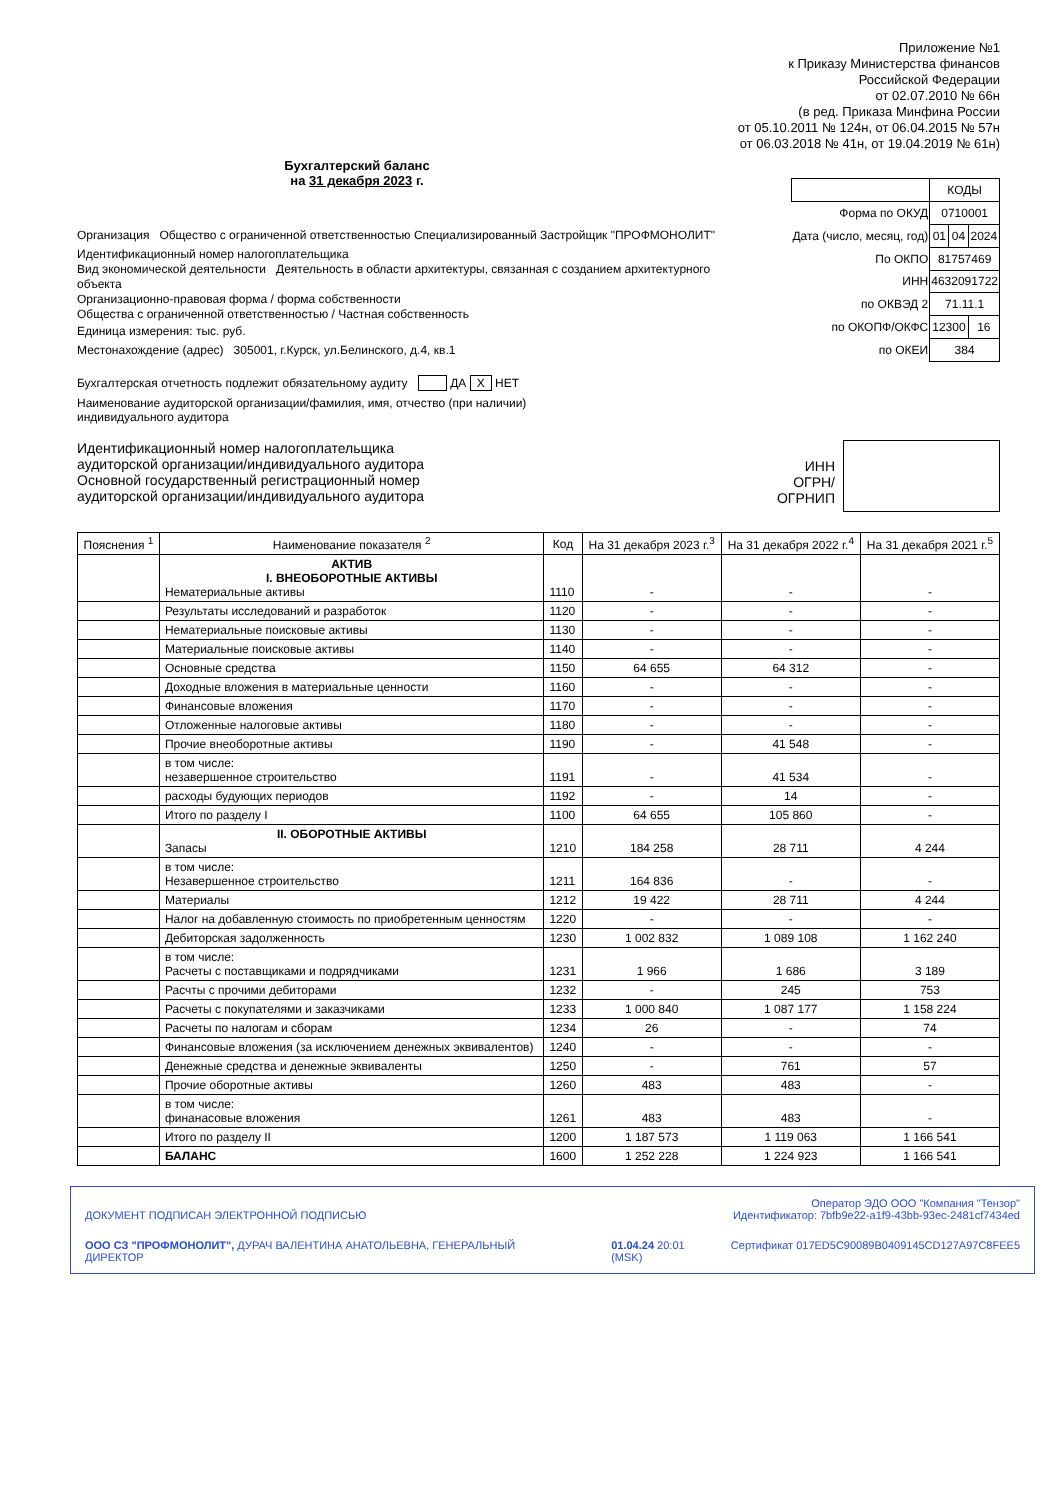Приложение №1
к Приказу Министерства финансов
Российской Федерации
от 02.07.2010 № 66н
(в ред. Приказа Минфина России
от 05.10.2011 № 124н, от 06.04.2015 № 57н
от 06.03.2018 № 41н, от 19.04.2019 № 61н)
Бухгалтерский баланс
на 31 декабря 2023 г.
Организация Общество с ограниченной ответственностью Специализированный Застройщик "ПРОФМОНОЛИТ"
Идентификационный номер налогоплательщика
Вид экономической деятельности Деятельность в области архитектуры, связанная с созданием архитектурного объекта
Организационно-правовая форма / форма собственности
Общества с ограниченной ответственностью / Частная собственность
Единица измерения: тыс. руб.
Местонахождение (адрес) 305001, г.Курск, ул.Белинского, д.4, кв.1
| | КОДЫ | | |
| Форма по ОКУД | 0710001 | | |
| Дата (число, месяц, год) | 01 | 04 | 2024 |
| По ОКПО | 81757469 | | |
| ИНН | 4632091722 | | |
| по ОКВЭД 2 | 71.11.1 | | |
| по ОКОПФ/ОКФС | 12300 | | 16 |
| по ОКЕИ | 384 | | |
Бухгалтерская отчетность подлежит обязательному аудиту ДА X НЕТ
Наименование аудиторской организации/фамилия, имя, отчество (при наличии)
индивидуального аудитора
Идентификационный номер налогоплательщика
аудиторской организации/индивидуального аудитора
Основной государственный регистрационный номер
аудиторской организации/индивидуального аудитора
ИНН
ОГРН/
ОГРНИП
| Пояснения <sup>1</sup> | Наименование показателя <sup>2</sup> | Код | На 31 декабря 2023 г.<sup>3</sup> | На 31 декабря 2022 г.<sup>4</sup> | На 31 декабря 2021 г.<sup>5</sup> |
| --- | --- | --- | --- | --- | --- |
| | АКТИВ I. ВНЕОБОРОТНЫЕ АКТИВЫ Нематериальные активы | 1110 | - | - | - |
| | Результаты исследований и разработок | 1120 | - | - | - |
| | Нематериальные поисковые активы | 1130 | - | - | - |
| | Материальные поисковые активы | 1140 | - | - | - |
| | Основные средства | 1150 | 64 655 | 64 312 | - |
| | Доходные вложения в материальные ценности | 1160 | - | - | - |
| | Финансовые вложения | 1170 | - | - | - |
| | Отложенные налоговые активы | 1180 | - | - | - |
| | Прочие внеоборотные активы | 1190 | - | 41 548 | - |
| | в том числе: незавершенное строительство | 1191 | - | 41 534 | - |
| | расходы будующих периодов | 1192 | - | 14 | - |
| | Итого по разделу I | 1100 | 64 655 | 105 860 | - |
| | II. ОБОРОТНЫЕ АКТИВЫ Запасы | 1210 | 184 258 | 28 711 | 4 244 |
| | в том числе: Незавершенное строительство | 1211 | 164 836 | - | - |
| | Материалы | 1212 | 19 422 | 28 711 | 4 244 |
| | Налог на добавленную стоимость по приобретенным ценностям | 1220 | - | - | - |
| | Дебиторская задолженность | 1230 | 1 002 832 | 1 089 108 | 1 162 240 |
| | в том числе: Расчеты с поставщиками и подрядчиками | 1231 | 1 966 | 1 686 | 3 189 |
| | Расчты с прочими дебиторами | 1232 | - | 245 | 753 |
| | Расчеты с покупателями и заказчиками | 1233 | 1 000 840 | 1 087 177 | 1 158 224 |
| | Расчеты по налогам и сборам | 1234 | 26 | - | 74 |
| | Финансовые вложения (за исключением денежных эквивалентов) | 1240 | - | - | - |
| | Денежные средства и денежные эквиваленты | 1250 | - | 761 | 57 |
| | Прочие оборотные активы | 1260 | 483 | 483 | - |
| | в том числе: финанасовые вложения | 1261 | 483 | 483 | - |
| | Итого по разделу II | 1200 | 1 187 573 | 1 119 063 | 1 166 541 |
| | БАЛАНС | 1600 | 1 252 228 | 1 224 923 | 1 166 541 |
Оператор ЭДО ООО "Компания "Тензор"
ДОКУМЕНТ ПОДПИСАН ЭЛЕКТРОННОЙ ПОДПИСЬЮ Идентификатор: 7bfb9e22-a1f9-43bb-93ec-2481cf7434ed
ООО СЗ "ПРОФМОНОЛИТ", ДУРАЧ ВАЛЕНТИНА АНАТОЛЬЕВНА, ГЕНЕРАЛЬНЫЙ ДИРЕКТОР 01.04.24 20:01
(MSK) Сертификат 017ED5C90089B0409145CD127A97C8FEE5